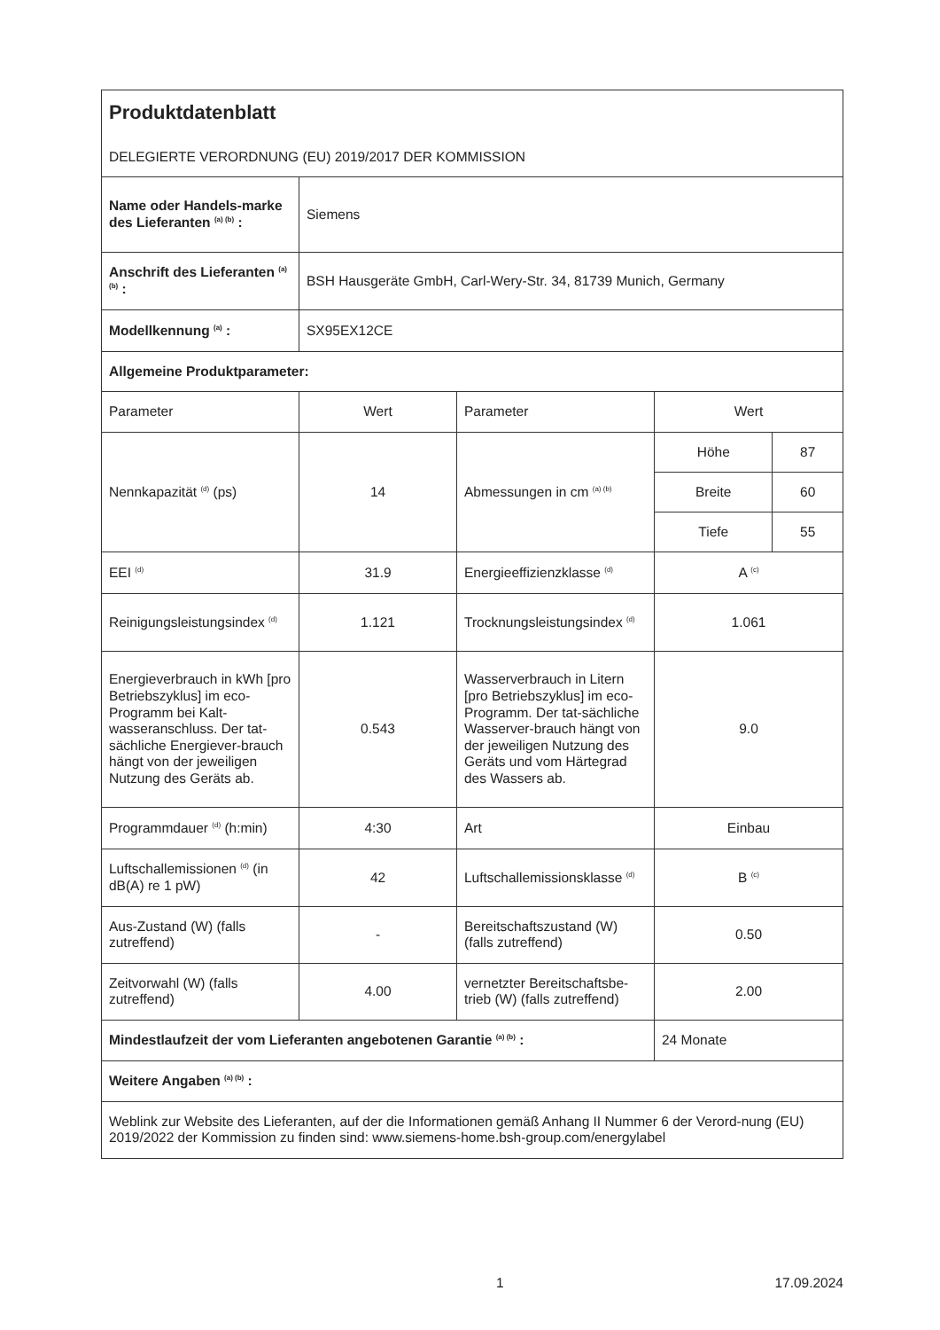| Produktdatenblatt DELEGIERTE VERORDNUNG (EU) 2019/2017 DER KOMMISSION | | | | |
| Name oder Handels-marke des Lieferanten <sup>(a) (b)</sup> : | Siemens | | | |
| Anschrift des Lieferanten <sup>(a) (b)</sup> : | BSH Hausgeräte GmbH, Carl-Wery-Str. 34, 81739 Munich, Germany | | | |
| Modellkennung <sup>(a)</sup> : | SX95EX12CE | | | |
| Allgemeine Produktparameter: | | | | |
| Parameter | Wert | Parameter | Wert | |
| Nennkapazität <sup>(d)</sup> (ps) | 14 | Abmessungen in cm <sup>(a) (b)</sup> | Höhe | 87 |
| | | | Breite | 60 |
| | | | Tiefe | 55 |
| EEI <sup>(d)</sup> | 31.9 | Energieeffizienzklasse <sup>(d)</sup> | A <sup>(c)</sup> | |
| Reinigungsleistungsindex <sup>(d)</sup> | 1.121 | Trocknungsleistungsindex <sup>(d)</sup> | 1.061 | |
| Energieverbrauch in kWh [pro Betriebszyklus] im eco-Programm bei Kalt-wasseranschluss. Der tat-sächliche Energiever-brauch hängt von der jeweiligen Nutzung des Geräts ab. | 0.543 | Wasserverbrauch in Litern [pro Betriebszyklus] im eco-Programm. Der tat-sächliche Wasserver-brauch hängt von der jeweiligen Nutzung des Geräts und vom Härtegrad des Wassers ab. | 9.0 | |
| Programmdauer <sup>(d)</sup> (h:min) | 4:30 | Art | Einbau | |
| Luftschallemissionen <sup>(d)</sup> (in dB(A) re 1 pW) | 42 | Luftschallemissionsklasse <sup>(d)</sup> | B <sup>(c)</sup> | |
| Aus-Zustand (W) (falls zutreffend) | - | Bereitschaftszustand (W) (falls zutreffend) | 0.50 | |
| Zeitvorwahl (W) (falls zutreffend) | 4.00 | vernetzter Bereitschaftsbe-trieb (W) (falls zutreffend) | 2.00 | |
| Mindestlaufzeit der vom Lieferanten angebotenen Garantie <sup>(a) (b)</sup> : | | | 24 Monate | |
| Weitere Angaben <sup>(a) (b)</sup> : | | | | |
| Weblink zur Website des Lieferanten, auf der die Informationen gemäß Anhang II Nummer 6 der Verord-nung (EU) 2019/2022 der Kommission zu finden sind: www.siemens-home.bsh-group.com/energylabel | | | | |
1 17.09.2024